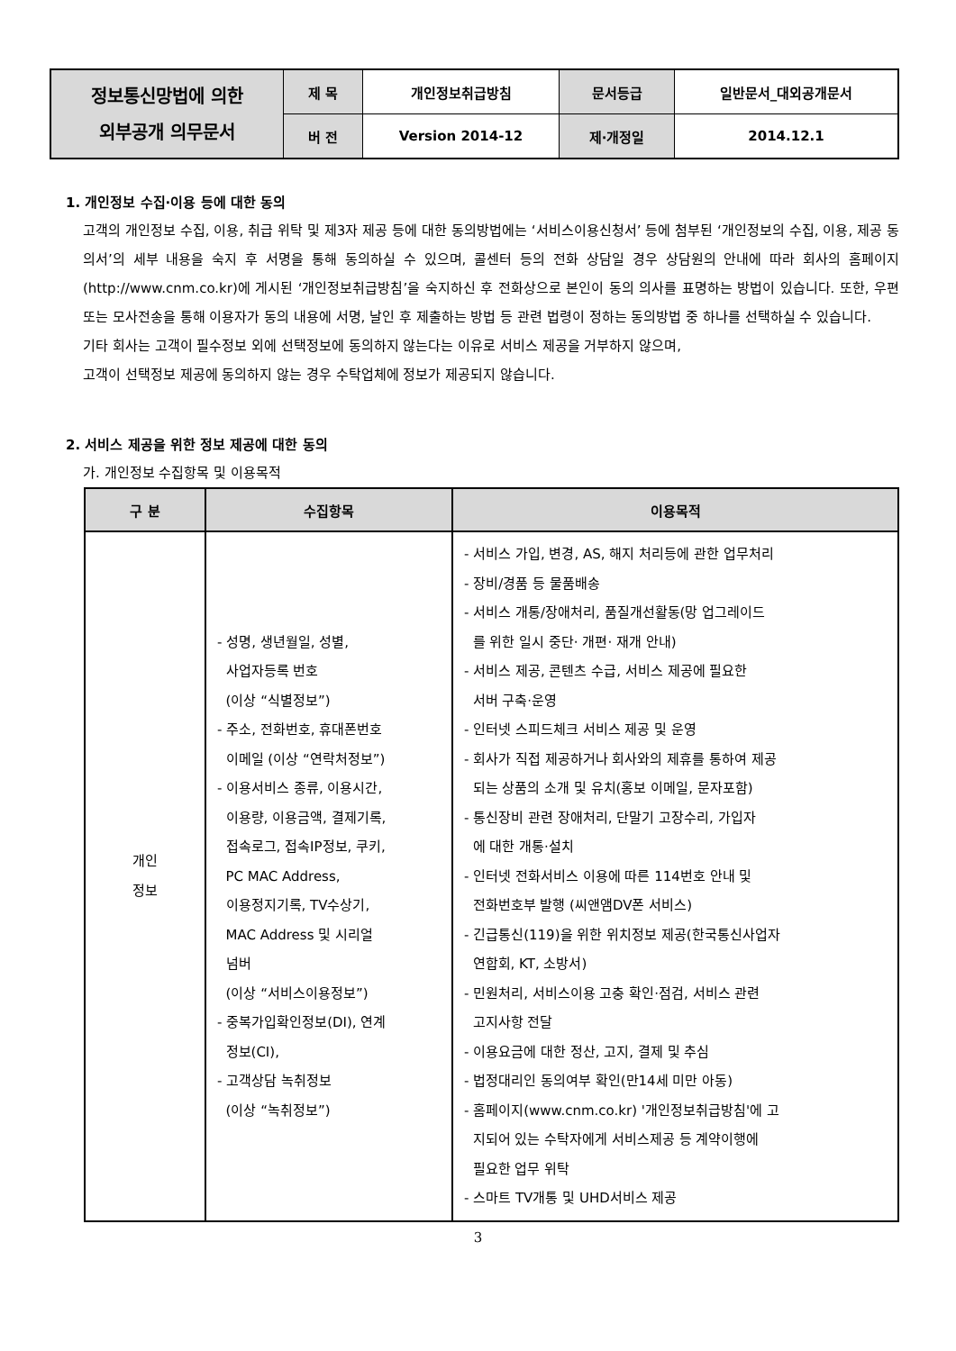| 정보통신망법에 의한 외부공개 의무문서 | 제 목 | 개인정보취급방침 | 문서등급 | 일반문서_대외공개문서 |
| | 버 전 | Version 2014-12 | 제·개정일 | 2014.12.1 |
1. 개인정보 수집·이용 등에 대한 동의
고객의 개인정보 수집, 이용, 취급 위탁 및 제3자 제공 등에 대한 동의방법에는 ‘서비스이용신청서’ 등에 첨부된 ‘개인정보의 수집, 이용, 제공 동의서’의 세부 내용을 숙지 후 서명을 통해 동의하실 수 있으며, 콜센터 등의 전화 상담일 경우 상담원의 안내에 따라 회사의 홈페이지 (http://www.cnm.co.kr)에 게시된 ‘개인정보취급방침’을 숙지하신 후 전화상으로 본인이 동의 의사를 표명하는 방법이 있습니다. 또한, 우편 또는 모사전송을 통해 이용자가 동의 내용에 서명, 날인 후 제출하는 방법 등 관련 법령이 정하는 동의방법 중 하나를 선택하실 수 있습니다.
기타 회사는 고객이 필수정보 외에 선택정보에 동의하지 않는다는 이유로 서비스 제공을 거부하지 않으며,
고객이 선택정보 제공에 동의하지 않는 경우 수탁업체에 정보가 제공되지 않습니다.
2. 서비스 제공을 위한 정보 제공에 대한 동의
가. 개인정보 수집항목 및 이용목적
| 구 분 | 수집항목 | 이용목적 |
| --- | --- | --- |
| 개인 정보 | - 성명, 생년월일, 성별, 사업자등록 번호 (이상 “식별정보”) - 주소, 전화번호, 휴대폰번호 이메일 (이상 “연락처정보”) - 이용서비스 종류, 이용시간, 이용량, 이용금액, 결제기록, 접속로그, 접속IP정보, 쿠키, PC MAC Address, 이용정지기록, TV수상기, MAC Address 및 시리얼 넘버 (이상 “서비스이용정보”) - 중복가입확인정보(DI), 연계 정보(CI), - 고객상담 녹취정보 (이상 “녹취정보”) | - 서비스 가입, 변경, AS, 해지 처리등에 관한 업무처리 - 장비/경품 등 물품배송 - 서비스 개통/장애처리, 품질개선활동(망 업그레이드 를 위한 일시 중단· 개편· 재개 안내) - 서비스 제공, 콘텐츠 수급, 서비스 제공에 필요한 서버 구축·운영 - 인터넷 스피드체크 서비스 제공 및 운영 - 회사가 직접 제공하거나 회사와의 제휴를 통하여 제공 되는 상품의 소개 및 유치(홍보 이메일, 문자포함) - 통신장비 관련 장애처리, 단말기 고장수리, 가입자 에 대한 개통·설치 - 인터넷 전화서비스 이용에 따른 114번호 안내 및 전화번호부 발행 (씨앤앰DV폰 서비스) - 긴급통신(119)을 위한 위치정보 제공(한국통신사업자 연합회, KT, 소방서) - 민원처리, 서비스이용 고충 확인·점검, 서비스 관련 고지사항 전달 - 이용요금에 대한 정산, 고지, 결제 및 추심 - 법정대리인 동의여부 확인(만14세 미만 아동) - 홈페이지(www.cnm.co.kr) '개인정보취급방침'에 고 지되어 있는 수탁자에게 서비스제공 등 계약이행에 필요한 업무 위탁 - 스마트 TV개통 및 UHD서비스 제공 |
3